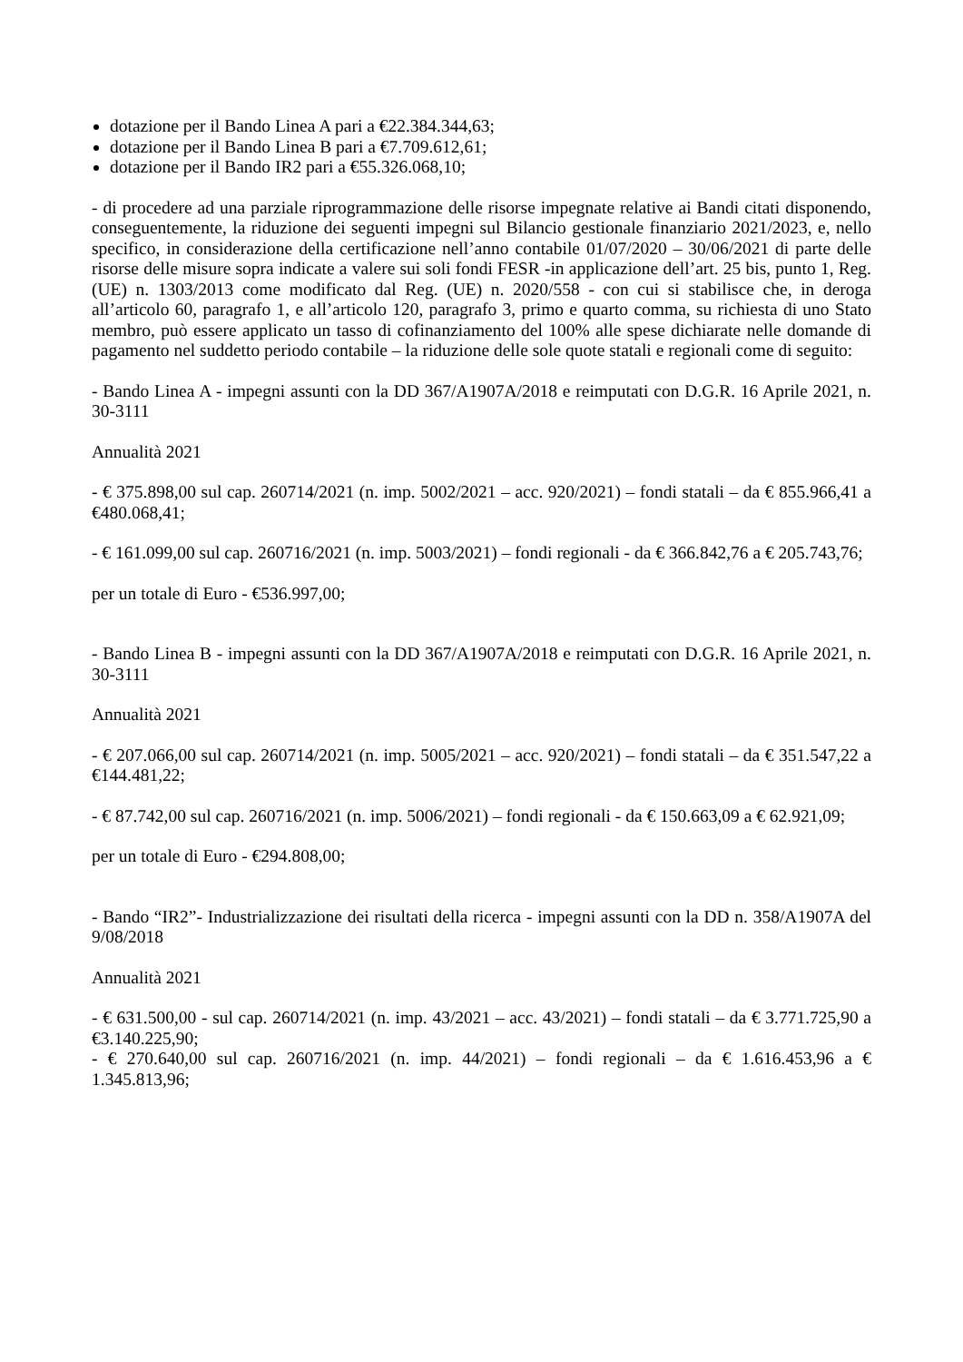dotazione per il Bando Linea A pari a €22.384.344,63;
dotazione per il Bando Linea B pari a €7.709.612,61;
dotazione per il Bando IR2 pari a €55.326.068,10;
- di procedere ad una parziale riprogrammazione delle risorse impegnate relative ai Bandi citati disponendo, conseguentemente, la riduzione dei seguenti impegni sul Bilancio gestionale finanziario 2021/2023, e, nello specifico, in considerazione della certificazione nell’anno contabile 01/07/2020 – 30/06/2021 di parte delle risorse delle misure sopra indicate a valere sui soli fondi FESR -in applicazione dell’art. 25 bis, punto 1, Reg. (UE) n. 1303/2013 come modificato dal Reg. (UE) n. 2020/558 - con cui si stabilisce che, in deroga all’articolo 60, paragrafo 1, e all’articolo 120, paragrafo 3, primo e quarto comma, su richiesta di uno Stato membro, può essere applicato un tasso di cofinanziamento del 100% alle spese dichiarate nelle domande di pagamento nel suddetto periodo contabile – la riduzione delle sole quote statali e regionali come di seguito:
- Bando Linea A - impegni assunti con la DD 367/A1907A/2018 e reimputati con D.G.R. 16 Aprile 2021, n. 30-3111
Annualità 2021
- € 375.898,00 sul cap. 260714/2021 (n. imp. 5002/2021 – acc. 920/2021) – fondi statali – da € 855.966,41 a €480.068,41;
- € 161.099,00 sul cap. 260716/2021 (n. imp. 5003/2021) – fondi regionali - da € 366.842,76 a € 205.743,76;
per un totale di Euro - €536.997,00;
- Bando Linea B - impegni assunti con la DD 367/A1907A/2018 e reimputati con D.G.R. 16 Aprile 2021, n. 30-3111
Annualità 2021
- € 207.066,00 sul cap. 260714/2021 (n. imp. 5005/2021 – acc. 920/2021) – fondi statali – da € 351.547,22 a €144.481,22;
- € 87.742,00 sul cap. 260716/2021 (n. imp. 5006/2021) – fondi regionali - da € 150.663,09 a € 62.921,09;
per un totale di Euro - €294.808,00;
- Bando “IR2”- Industrializzazione dei risultati della ricerca - impegni assunti con la DD n. 358/A1907A del 9/08/2018
Annualità 2021
- € 631.500,00 - sul cap. 260714/2021 (n. imp. 43/2021 – acc. 43/2021) – fondi statali – da € 3.771.725,90 a €3.140.225,90;
- € 270.640,00 sul cap. 260716/2021 (n. imp. 44/2021) – fondi regionali – da € 1.616.453,96 a € 1.345.813,96;